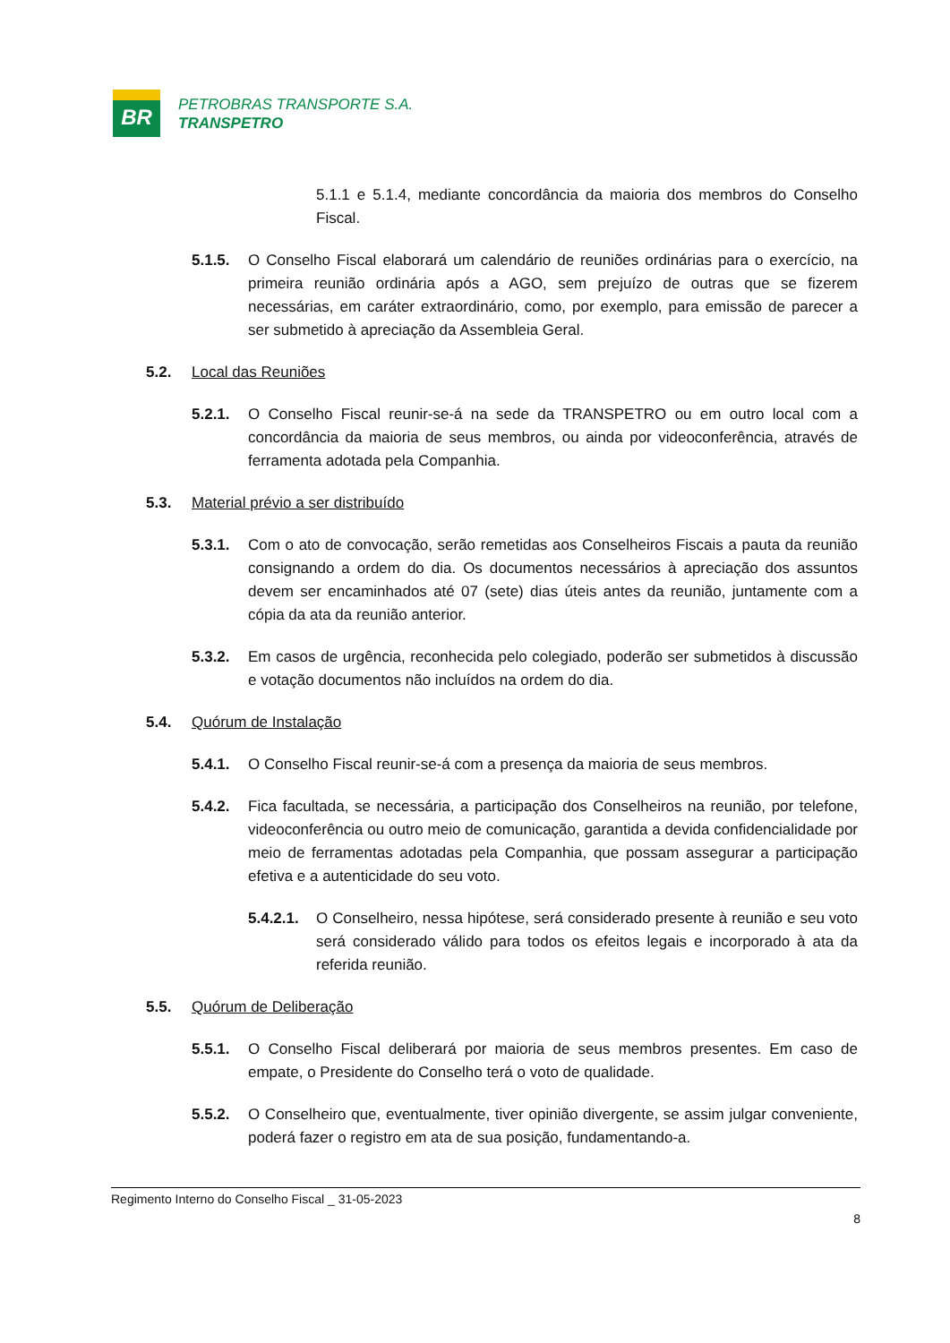BR
PETROBRAS TRANSPORTE S.A.
TRANSPETRO
5.1.1 e 5.1.4, mediante concordância da maioria dos membros do Conselho Fiscal.
5.1.5. O Conselho Fiscal elaborará um calendário de reuniões ordinárias para o exercício, na primeira reunião ordinária após a AGO, sem prejuízo de outras que se fizerem necessárias, em caráter extraordinário, como, por exemplo, para emissão de parecer a ser submetido à apreciação da Assembleia Geral.
5.2. Local das Reuniões
5.2.1. O Conselho Fiscal reunir-se-á na sede da TRANSPETRO ou em outro local com a concordância da maioria de seus membros, ou ainda por videoconferência, através de ferramenta adotada pela Companhia.
5.3. Material prévio a ser distribuído
5.3.1. Com o ato de convocação, serão remetidas aos Conselheiros Fiscais a pauta da reunião consignando a ordem do dia. Os documentos necessários à apreciação dos assuntos devem ser encaminhados até 07 (sete) dias úteis antes da reunião, juntamente com a cópia da ata da reunião anterior.
5.3.2. Em casos de urgência, reconhecida pelo colegiado, poderão ser submetidos à discussão e votação documentos não incluídos na ordem do dia.
5.4. Quórum de Instalação
5.4.1. O Conselho Fiscal reunir-se-á com a presença da maioria de seus membros.
5.4.2. Fica facultada, se necessária, a participação dos Conselheiros na reunião, por telefone, videoconferência ou outro meio de comunicação, garantida a devida confidencialidade por meio de ferramentas adotadas pela Companhia, que possam assegurar a participação efetiva e a autenticidade do seu voto.
5.4.2.1. O Conselheiro, nessa hipótese, será considerado presente à reunião e seu voto será considerado válido para todos os efeitos legais e incorporado à ata da referida reunião.
5.5. Quórum de Deliberação
5.5.1. O Conselho Fiscal deliberará por maioria de seus membros presentes. Em caso de empate, o Presidente do Conselho terá o voto de qualidade.
5.5.2. O Conselheiro que, eventualmente, tiver opinião divergente, se assim julgar conveniente, poderá fazer o registro em ata de sua posição, fundamentando-a.
Regimento Interno do Conselho Fiscal _ 31-05-2023
8